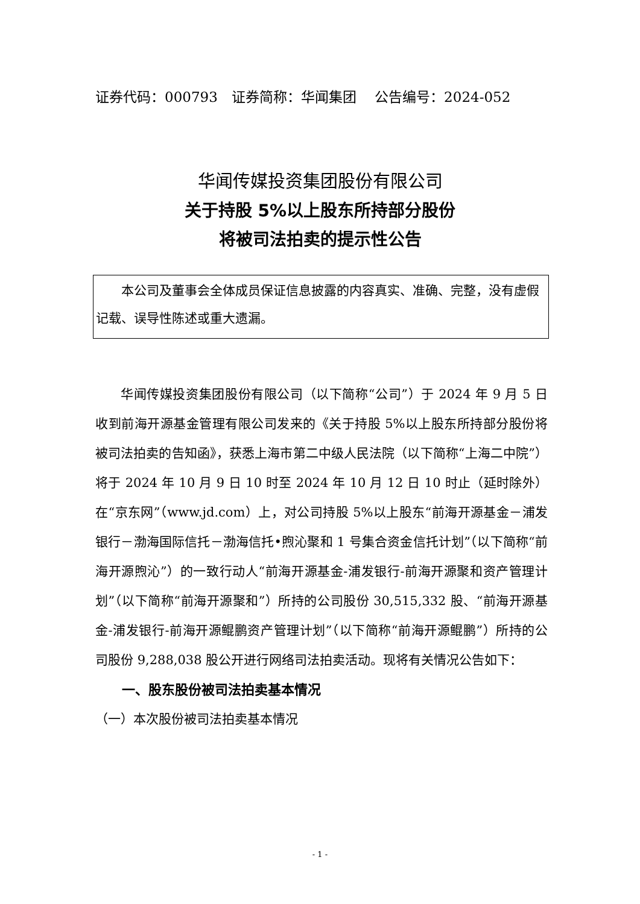证券代码：000793　证券简称：华闻集团　 公告编号：2024-052
华闻传媒投资集团股份有限公司
关于持股 5%以上股东所持部分股份
将被司法拍卖的提示性公告
本公司及董事会全体成员保证信息披露的内容真实、准确、完整，没有虚假记载、误导性陈述或重大遗漏。
华闻传媒投资集团股份有限公司（以下简称“公司”）于 2024 年 9 月 5 日收到前海开源基金管理有限公司发来的《关于持股 5%以上股东所持部分股份将被司法拍卖的告知函》，获悉上海市第二中级人民法院（以下简称“上海二中院”）将于 2024 年 10 月 9 日 10 时至 2024 年 10 月 12 日 10 时止（延时除外）在“京东网”（www.jd.com）上，对公司持股 5%以上股东“前海开源基金－浦发银行－渤海国际信托－渤海信托•煦沁聚和 1 号集合资金信托计划”（以下简称“前海开源煦沁”）的一致行动人“前海开源基金-浦发银行-前海开源聚和资产管理计划”（以下简称“前海开源聚和”）所持的公司股份 30,515,332 股、“前海开源基金-浦发银行-前海开源鲲鹏资产管理计划”（以下简称“前海开源鲲鹏”）所持的公司股份 9,288,038 股公开进行网络司法拍卖活动。现将有关情况公告如下：
一、股东股份被司法拍卖基本情况
（一）本次股份被司法拍卖基本情况
- 1 -